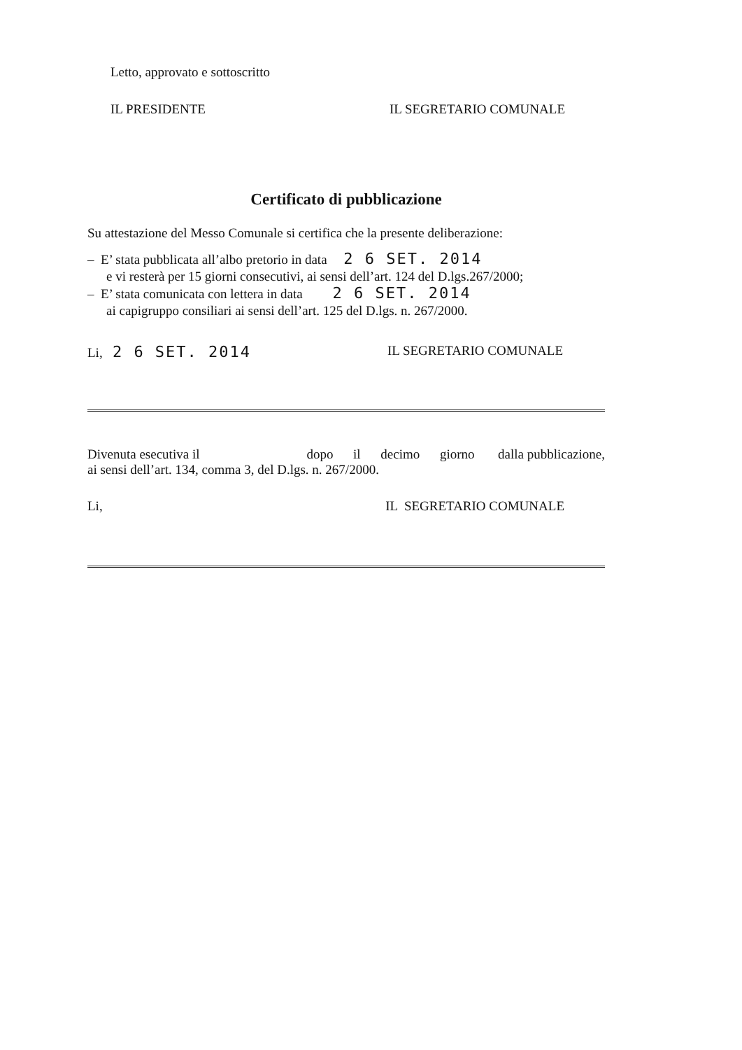Letto, approvato e sottoscritto
IL PRESIDENTE IL SEGRETARIO COMUNALE
Certificato di pubblicazione
Su attestazione del Messo Comunale si certifica che la presente deliberazione:
– E’ stata pubblicata all’albo pretorio in data 2 6 SET. 2014
e vi resterà per 15 giorni consecutivi, ai sensi dell’art. 124 del D.lgs.267/2000;
– E’ stata comunicata con lettera in data 2 6 SET. 2014
ai capigruppo consiliari ai sensi dell’art. 125 del D.lgs. n. 267/2000.
Li, 2 6 SET. 2014 IL SEGRETARIO COMUNALE
Divenuta esecutiva il dopo il decimo giorno dalla pubblicazione, ai sensi dell’art. 134, comma 3, del D.lgs. n. 267/2000.
Li, IL SEGRETARIO COMUNALE